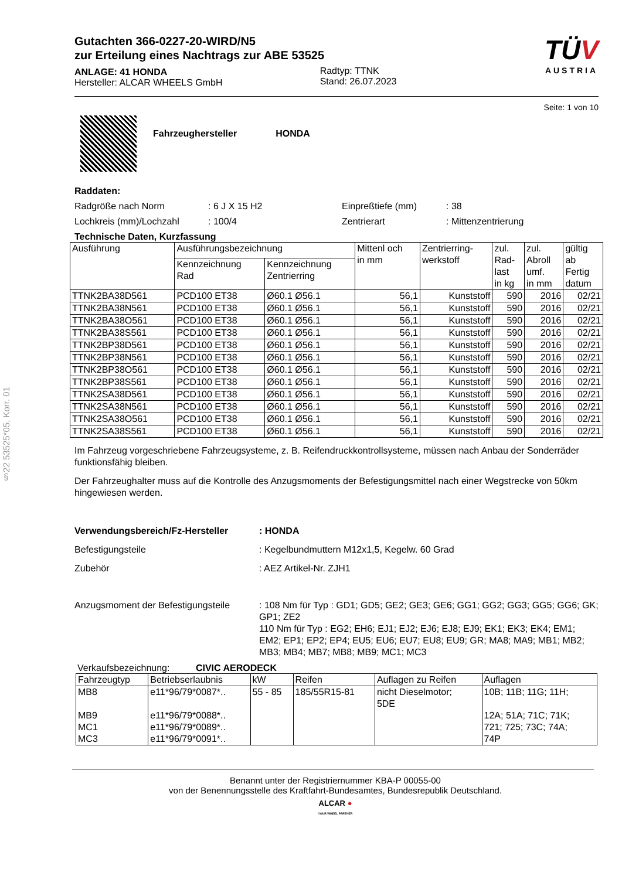§22 53525*05, Korr. 01
Gutachten 366-0227-20-WIRD/N5
zur Erteilung eines Nachtrags zur ABE 53525
ANLAGE: 41 HONDA
Hersteller: ALCAR WHEELS GmbH
Radtyp: TTNK
Stand: 26.07.2023
TÜV
AUSTRIA
Seite: 1 von 10
Fahrzeughersteller HONDA
Raddaten:
Radgröße nach Norm: 6 J X 15 H2 Einpreßtiefe (mm): 38
Lochkreis (mm)/Lochzahl: 100/4 Zentrierart: Mittenzentrierung
Technische Daten, Kurzfassung
| Ausführung | Ausführungsbezeichnung | | Mittenl och in mm | Zentrierring- werkstoff | zul. Rad- last in kg | zul. Abroll umf. in mm | gültig ab Fertig datum |
| --- | --- | --- | --- | --- | --- | --- | --- |
| | Kennzeichnung Rad | Kennzeichnung Zentrierring | | | | | |
| TTNK2BA38D561 | PCD100 ET38 | Ø60.1 Ø56.1 | 56,1 | Kunststoff | 590 | 2016 | 02/21 |
| TTNK2BA38N561 | PCD100 ET38 | Ø60.1 Ø56.1 | 56,1 | Kunststoff | 590 | 2016 | 02/21 |
| TTNK2BA38O561 | PCD100 ET38 | Ø60.1 Ø56.1 | 56,1 | Kunststoff | 590 | 2016 | 02/21 |
| TTNK2BA38S561 | PCD100 ET38 | Ø60.1 Ø56.1 | 56,1 | Kunststoff | 590 | 2016 | 02/21 |
| TTNK2BP38D561 | PCD100 ET38 | Ø60.1 Ø56.1 | 56,1 | Kunststoff | 590 | 2016 | 02/21 |
| TTNK2BP38N561 | PCD100 ET38 | Ø60.1 Ø56.1 | 56,1 | Kunststoff | 590 | 2016 | 02/21 |
| TTNK2BP38O561 | PCD100 ET38 | Ø60.1 Ø56.1 | 56,1 | Kunststoff | 590 | 2016 | 02/21 |
| TTNK2BP38S561 | PCD100 ET38 | Ø60.1 Ø56.1 | 56,1 | Kunststoff | 590 | 2016 | 02/21 |
| TTNK2SA38D561 | PCD100 ET38 | Ø60.1 Ø56.1 | 56,1 | Kunststoff | 590 | 2016 | 02/21 |
| TTNK2SA38N561 | PCD100 ET38 | Ø60.1 Ø56.1 | 56,1 | Kunststoff | 590 | 2016 | 02/21 |
| TTNK2SA38O561 | PCD100 ET38 | Ø60.1 Ø56.1 | 56,1 | Kunststoff | 590 | 2016 | 02/21 |
| TTNK2SA38S561 | PCD100 ET38 | Ø60.1 Ø56.1 | 56,1 | Kunststoff | 590 | 2016 | 02/21 |
Im Fahrzeug vorgeschriebene Fahrzeugsysteme, z. B. Reifendruckkontrollsysteme, müssen nach Anbau der Sonderräder funktionsfähig bleiben.
Der Fahrzeughalter muss auf die Kontrolle des Anzugsmoments der Befestigungsmittel nach einer Wegstrecke von 50km hingewiesen werden.
Verwendungsbereich/Fz-Hersteller: HONDA
Befestigungsteile: Kegelbundmuttern M12x1,5, Kegelw. 60 Grad
Zubehör: AEZ Artikel-Nr. ZJH1
Anzugsmoment der Befestigungsteile: 108 Nm für Typ : GD1; GD5; GE2; GE3; GE6; GG1; GG2; GG3; GG5; GG6; GK; GP1; ZE2
110 Nm für Typ : EG2; EH6; EJ1; EJ2; EJ6; EJ8; EJ9; EK1; EK3; EK4; EM1; EM2; EP1; EP2; EP4; EU5; EU6; EU7; EU8; EU9; GR; MA8; MA9; MB1; MB2; MB3; MB4; MB7; MB8; MB9; MC1; MC3
Verkaufsbezeichnung: CIVIC AERODECK
| Fahrzeugtyp | Betriebserlaubnis | kW | Reifen | Auflagen zu Reifen | Auflagen |
| --- | --- | --- | --- | --- | --- |
| MB8 MB9 MC1 MC3 | e11*96/79*0087*.. e11*96/79*0088*.. e11*96/79*0089*.. e11*96/79*0091*.. | 55 - 85 | 185/55R15-81 | nicht Dieselmotor; 5DE | 10B; 11B; 11G; 11H; 12A; 51A; 71C; 71K; 721; 725; 73C; 74A; 74P |
Benannt unter der Registriernummer KBA-P 00055-00
von der Benennungsstelle des Kraftfahrt-Bundesamtes, Bundesrepublik Deutschland.
ALCAR ●
YOUR WHEEL PARTNER